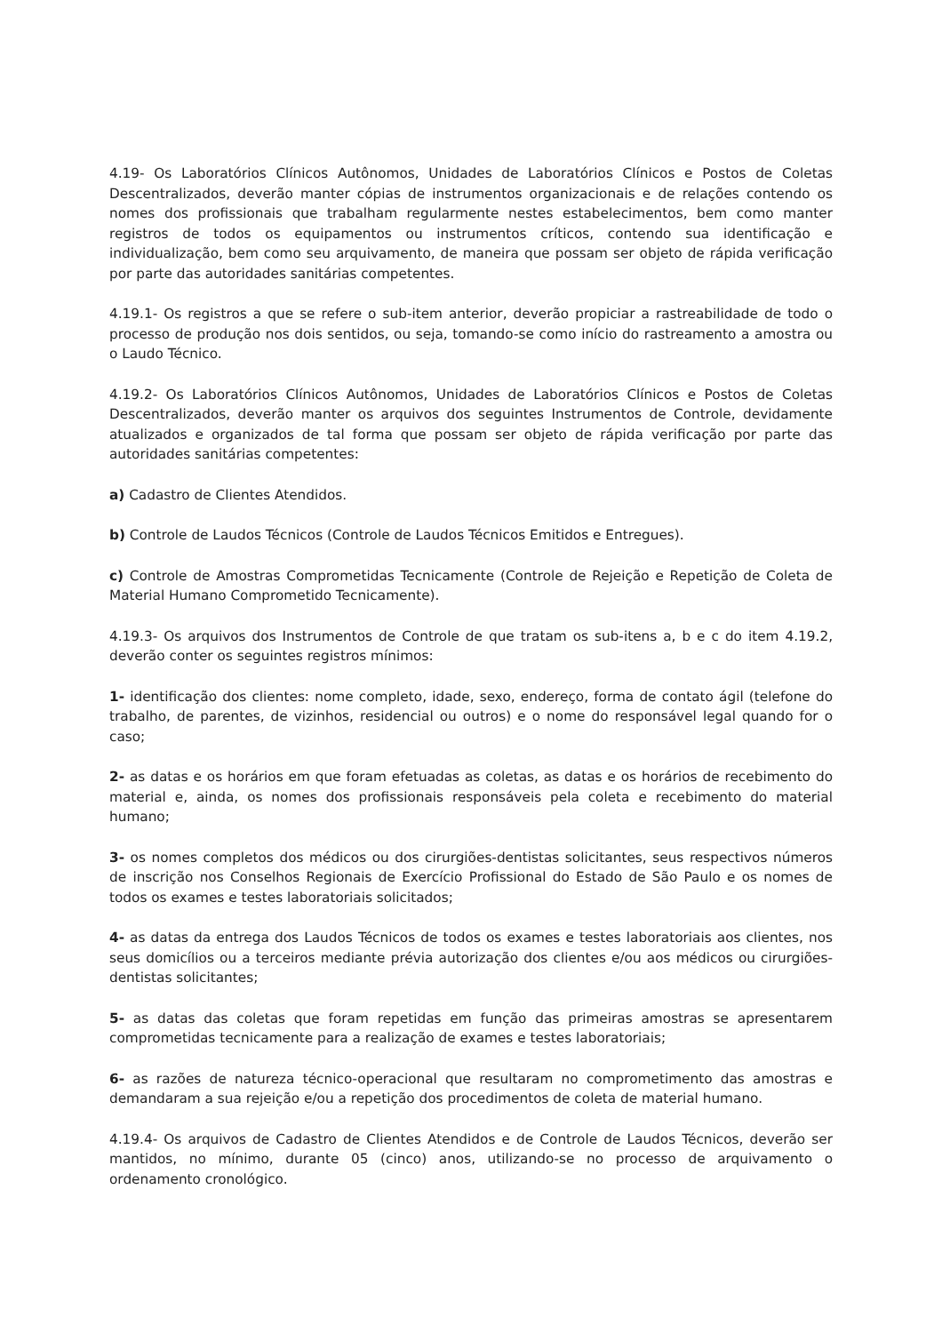4.19- Os Laboratórios Clínicos Autônomos, Unidades de Laboratórios Clínicos e Postos de Coletas Descentralizados, deverão manter cópias de instrumentos organizacionais e de relações contendo os nomes dos profissionais que trabalham regularmente nestes estabelecimentos, bem como manter registros de todos os equipamentos ou instrumentos críticos, contendo sua identificação e individualização, bem como seu arquivamento, de maneira que possam ser objeto de rápida verificação por parte das autoridades sanitárias competentes.
4.19.1- Os registros a que se refere o sub-item anterior, deverão propiciar a rastreabilidade de todo o processo de produção nos dois sentidos, ou seja, tomando-se como início do rastreamento a amostra ou o Laudo Técnico.
4.19.2- Os Laboratórios Clínicos Autônomos, Unidades de Laboratórios Clínicos e Postos de Coletas Descentralizados, deverão manter os arquivos dos seguintes Instrumentos de Controle, devidamente atualizados e organizados de tal forma que possam ser objeto de rápida verificação por parte das autoridades sanitárias competentes:
a) Cadastro de Clientes Atendidos.
b) Controle de Laudos Técnicos (Controle de Laudos Técnicos Emitidos e Entregues).
c) Controle de Amostras Comprometidas Tecnicamente (Controle de Rejeição e Repetição de Coleta de Material Humano Comprometido Tecnicamente).
4.19.3- Os arquivos dos Instrumentos de Controle de que tratam os sub-itens a, b e c do item 4.19.2, deverão conter os seguintes registros mínimos:
1- identificação dos clientes: nome completo, idade, sexo, endereço, forma de contato ágil (telefone do trabalho, de parentes, de vizinhos, residencial ou outros) e o nome do responsável legal quando for o caso;
2- as datas e os horários em que foram efetuadas as coletas, as datas e os horários de recebimento do material e, ainda, os nomes dos profissionais responsáveis pela coleta e recebimento do material humano;
3- os nomes completos dos médicos ou dos cirurgiões-dentistas solicitantes, seus respectivos números de inscrição nos Conselhos Regionais de Exercício Profissional do Estado de São Paulo e os nomes de todos os exames e testes laboratoriais solicitados;
4- as datas da entrega dos Laudos Técnicos de todos os exames e testes laboratoriais aos clientes, nos seus domicílios ou a terceiros mediante prévia autorização dos clientes e/ou aos médicos ou cirurgiões-dentistas solicitantes;
5- as datas das coletas que foram repetidas em função das primeiras amostras se apresentarem comprometidas tecnicamente para a realização de exames e testes laboratoriais;
6- as razões de natureza técnico-operacional que resultaram no comprometimento das amostras e demandaram a sua rejeição e/ou a repetição dos procedimentos de coleta de material humano.
4.19.4- Os arquivos de Cadastro de Clientes Atendidos e de Controle de Laudos Técnicos, deverão ser mantidos, no mínimo, durante 05 (cinco) anos, utilizando-se no processo de arquivamento o ordenamento cronológico.